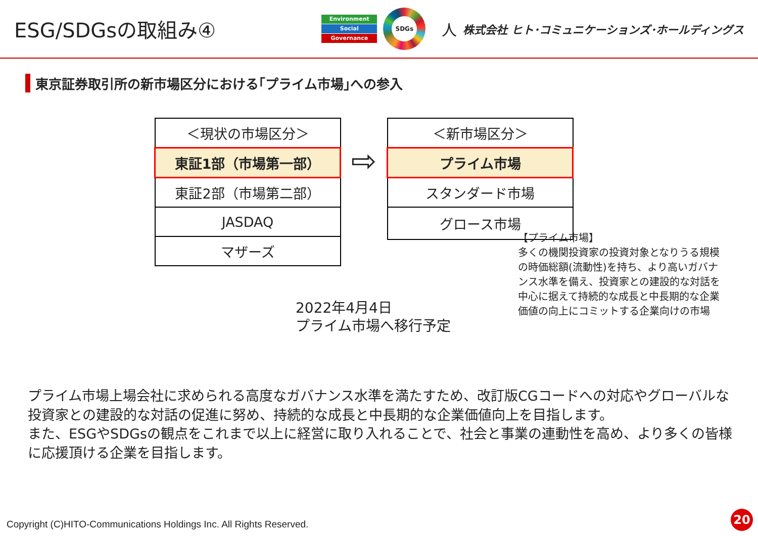ESG/SDGsの取組み④
Environment
Social
Governance
SDGs
人
株式会社 ヒト･コミュニケーションズ･ホールディングス
東京証券取引所の新市場区分における｢プライム市場｣への参入
| ＜現状の市場区分＞ |
| 東証1部（市場第一部） |
| 東証2部（市場第二部） |
| JASDAQ |
| マザーズ |
⇨
| ＜新市場区分＞ |
| プライム市場 |
| スタンダード市場 |
| グロース市場 |
2022年4月4日
プライム市場へ移行予定
【プライム市場】
多くの機関投資家の投資対象となりうる規模の時価総額(流動性)を持ち、より高いガバナンス水準を備え、投資家との建設的な対話を中心に据えて持続的な成長と中長期的な企業価値の向上にコミットする企業向けの市場
プライム市場上場会社に求められる高度なガバナンス水準を満たすため、改訂版CGコードへの対応やグローバルな投資家との建設的な対話の促進に努め、持続的な成長と中長期的な企業価値向上を目指します。
また、ESGやSDGsの観点をこれまで以上に経営に取り入れることで、社会と事業の連動性を高め、より多くの皆様に応援頂ける企業を目指します。
Copyright (C)HITO-Communications Holdings Inc. All Rights Reserved.
20